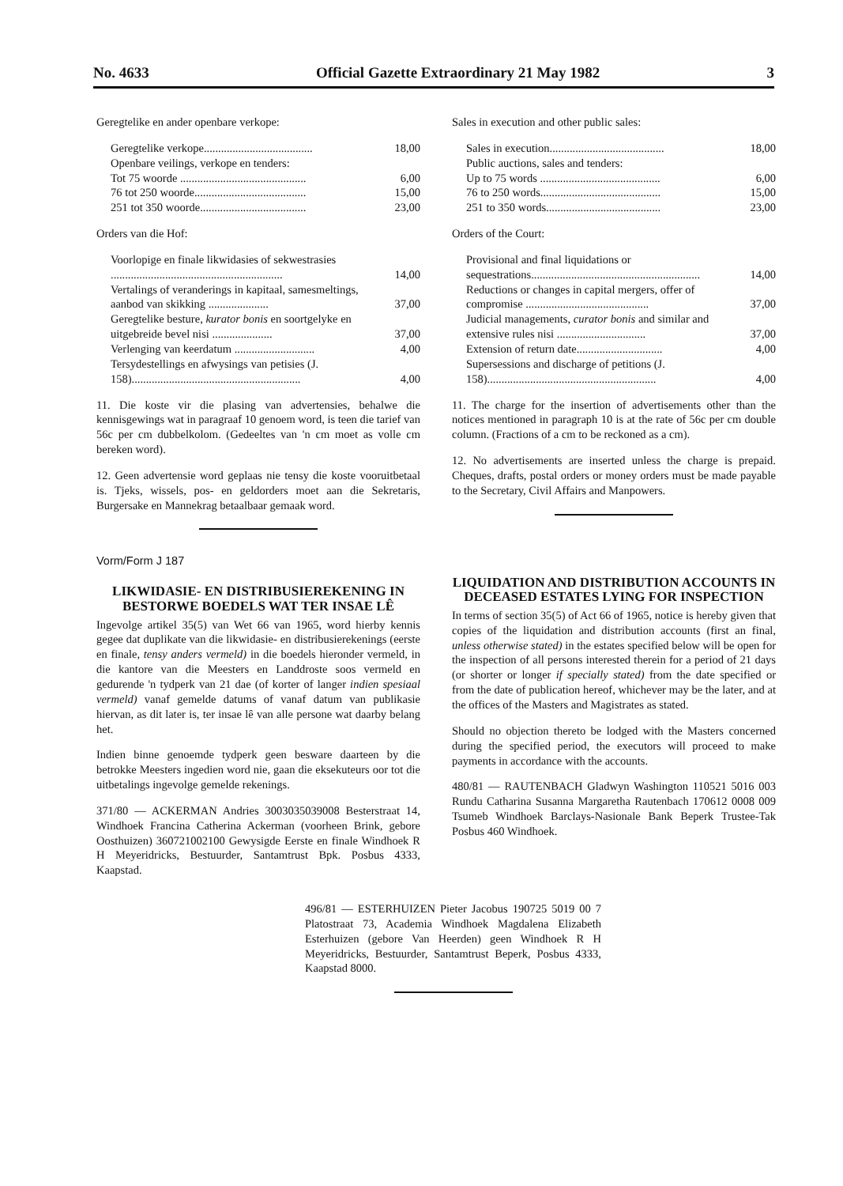No. 4633 Official Gazette Extraordinary 21 May 1982 3
Geregtelike en ander openbare verkope:
| Geregtelike verkope...................................... | 18,00 |
| Openbare veilings, verkope en tenders: | |
| Tot 75 woorde ............................................ | 6,00 |
| 76 tot 250 woorde....................................... | 15,00 |
| 251 tot 350 woorde..................................... | 23,00 |
Orders van die Hof:
| Voorlopige en finale likwidasies of sekwestrasies ............................................................ | 14,00 |
| Vertalings of veranderings in kapitaal, samesmeltings, aanbod van skikking ..................... | 37,00 |
| Geregtelike besture, kurator bonis en soortgelyke en uitgebreide bevel nisi ..................... | 37,00 |
| Verlenging van keerdatum ............................ | 4,00 |
| Tersydestellings en afwysings van petisies (J. 158)........................................................... | 4,00 |
11. Die koste vir die plasing van advertensies, behalwe die kennisgewings wat in paragraaf 10 genoem word, is teen die tarief van 56c per cm dubbelkolom. (Gedeeltes van 'n cm moet as volle cm bereken word).
12. Geen advertensie word geplaas nie tensy die koste vooruitbetaal is. Tjeks, wissels, pos- en geldorders moet aan die Sekretaris, Burgersake en Mannekrag betaalbaar gemaak word.
Vorm/Form J 187
LIKWIDASIE- EN DISTRIBUSIEREKENING IN BESTORWE BOEDELS WAT TER INSAE LÊ
Ingevolge artikel 35(5) van Wet 66 van 1965, word hierby kennis gegee dat duplikate van die likwidasie- en distribusierekenings (eerste en finale, tensy anders vermeld) in die boedels hieronder vermeld, in die kantore van die Meesters en Landdroste soos vermeld en gedurende 'n tydperk van 21 dae (of korter of langer indien spesiaal vermeld) vanaf gemelde datums of vanaf datum van publikasie hiervan, as dit later is, ter insae lê van alle persone wat daarby belang het.
Indien binne genoemde tydperk geen besware daarteen by die betrokke Meesters ingedien word nie, gaan die eksekuteurs oor tot die uitbetalings ingevolge gemelde rekenings.
371/80 — ACKERMAN Andries 3003035039008 Besterstraat 14, Windhoek Francina Catherina Ackerman (voorheen Brink, gebore Oosthuizen) 360721002100 Gewysigde Eerste en finale Windhoek R H Meyeridricks, Bestuurder, Santamtrust Bpk. Posbus 4333, Kaapstad.
Sales in execution and other public sales:
| Sales in execution........................................ | 18,00 |
| Public auctions, sales and tenders: | |
| Up to 75 words .......................................... | 6,00 |
| 76 to 250 words.......................................... | 15,00 |
| 251 to 350 words........................................ | 23,00 |
Orders of the Court:
| Provisional and final liquidations or sequestrations........................................................... | 14,00 |
| Reductions or changes in capital mergers, offer of compromise ........................................... | 37,00 |
| Judicial managements, curator bonis and similar and extensive rules nisi ............................... | 37,00 |
| Extension of return date.............................. | 4,00 |
| Supersessions and discharge of petitions (J. 158)........................................................... | 4,00 |
11. The charge for the insertion of advertisements other than the notices mentioned in paragraph 10 is at the rate of 56c per cm double column. (Fractions of a cm to be reckoned as a cm).
12. No advertisements are inserted unless the charge is prepaid. Cheques, drafts, postal orders or money orders must be made payable to the Secretary, Civil Affairs and Manpowers.
LIQUIDATION AND DISTRIBUTION ACCOUNTS IN DECEASED ESTATES LYING FOR INSPECTION
In terms of section 35(5) of Act 66 of 1965, notice is hereby given that copies of the liquidation and distribution accounts (first an final, unless otherwise stated) in the estates specified below will be open for the inspection of all persons interested therein for a period of 21 days (or shorter or longer if specially stated) from the date specified or from the date of publication hereof, whichever may be the later, and at the offices of the Masters and Magistrates as stated.
Should no objection thereto be lodged with the Masters concerned during the specified period, the executors will proceed to make payments in accordance with the accounts.
480/81 — RAUTENBACH Gladwyn Washington 110521 5016 003 Rundu Catharina Susanna Margaretha Rautenbach 170612 0008 009 Tsumeb Windhoek Barclays-Nasionale Bank Beperk Trustee-Tak Posbus 460 Windhoek.
496/81 — ESTERHUIZEN Pieter Jacobus 190725 5019 00 7 Platostraat 73, Academia Windhoek Magdalena Elizabeth Esterhuizen (gebore Van Heerden) geen Windhoek R H Meyeridricks, Bestuurder, Santamtrust Beperk, Posbus 4333, Kaapstad 8000.